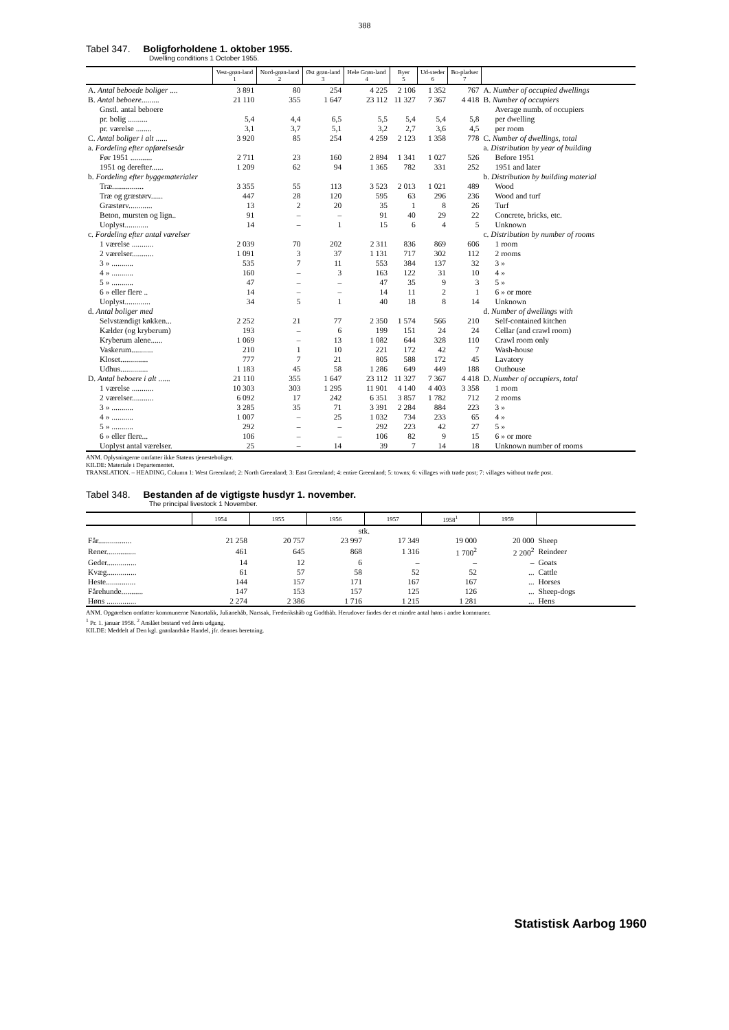388
Tabel 347. Boligforholdene 1. oktober 1955.
Dwelling conditions 1 October 1955.
| | Vest-grøn-land 1 | Nord-grøn-land 2 | Øst grøn-land 3 | Hele Grøn-land 4 | Byer 5 | Ud-steder 6 | Bo-pladser 7 | |
| --- | --- | --- | --- | --- | --- | --- | --- | --- |
| A. Antal beboede boliger .... | 3 891 | 80 | 254 | 4 225 | 2 106 | 1 352 | 767 | A. Number of occupied dwellings |
| B. Antal beboere ......... | 21 110 | 355 | 1 647 | 23 112 | 11 327 | 7 367 | 4 418 | B. Number of occupiers |
| Gnstl. antal beboere | | | | | | | | Average numb. of occupiers |
| pr. bolig .......... | 5,4 | 4,4 | 6,5 | 5,5 | 5,4 | 5,4 | 5,8 | per dwelling |
| pr. værelse ........ | 3,1 | 3,7 | 5,1 | 3,2 | 2,7 | 3,6 | 4,5 | per room |
| C. Antal boliger i alt ...... | 3 920 | 85 | 254 | 4 259 | 2 123 | 1 358 | 778 | C. Number of dwellings, total |
| a. Fordeling efter opførelsesår | | | | | | | | a. Distribution by year of building |
| Før 1951 ........... | 2 711 | 23 | 160 | 2 894 | 1 341 | 1 027 | 526 | Before 1951 |
| 1951 og derefter...... | 1 209 | 62 | 94 | 1 365 | 782 | 331 | 252 | 1951 and later |
| b. Fordeling efter byggematerialer | | | | | | | | b. Distribution by building material |
| Træ................ | 3 355 | 55 | 113 | 3 523 | 2 013 | 1 021 | 489 | Wood |
| Træ og græstørv...... | 447 | 28 | 120 | 595 | 63 | 296 | 236 | Wood and turf |
| Græstørv............ | 13 | 2 | 20 | 35 | 1 | 8 | 26 | Turf |
| Beton, mursten og lign.. | 91 | – | – | 91 | 40 | 29 | 22 | Concrete, bricks, etc. |
| Uoplyst............ | 14 | – | 1 | 15 | 6 | 4 | 5 | Unknown |
| c. Fordeling efter antal værelser | | | | | | | | c. Distribution by number of rooms |
| 1 værelse ........... | 2 039 | 70 | 202 | 2 311 | 836 | 869 | 606 | 1 room |
| 2 værelser........... | 1 091 | 3 | 37 | 1 131 | 717 | 302 | 112 | 2 rooms |
| 3 » ........... | 535 | 7 | 11 | 553 | 384 | 137 | 32 | 3 » |
| 4 » ........... | 160 | – | 3 | 163 | 122 | 31 | 10 | 4 » |
| 5 » ........... | 47 | – | – | 47 | 35 | 9 | 3 | 5 » |
| 6 » eller flere .. | 14 | – | – | 14 | 11 | 2 | 1 | 6 » or more |
| Uoplyst............. | 34 | 5 | 1 | 40 | 18 | 8 | 14 | Unknown |
| d. Antal boliger med | | | | | | | | d. Number of dwellings with |
| Selvstændigt køkken... | 2 252 | 21 | 77 | 2 350 | 1 574 | 566 | 210 | Self-contained kitchen |
| Kælder (og kryberum) | 193 | – | 6 | 199 | 151 | 24 | 24 | Cellar (and crawl room) |
| Kryberum alene...... | 1 069 | – | 13 | 1 082 | 644 | 328 | 110 | Crawl room only |
| Vaskerum........... | 210 | 1 | 10 | 221 | 172 | 42 | 7 | Wash-house |
| Kloset.............. | 777 | 7 | 21 | 805 | 588 | 172 | 45 | Lavatory |
| Udhus.............. | 1 183 | 45 | 58 | 1 286 | 649 | 449 | 188 | Outhouse |
| D. Antal beboere i alt ...... | 21 110 | 355 | 1 647 | 23 112 | 11 327 | 7 367 | 4 418 | D. Number of occupiers, total |
| 1 værelse ........... | 10 303 | 303 | 1 295 | 11 901 | 4 140 | 4 403 | 3 358 | 1 room |
| 2 værelser........... | 6 092 | 17 | 242 | 6 351 | 3 857 | 1 782 | 712 | 2 rooms |
| 3 » ........... | 3 285 | 35 | 71 | 3 391 | 2 284 | 884 | 223 | 3 » |
| 4 » ........... | 1 007 | – | 25 | 1 032 | 734 | 233 | 65 | 4 » |
| 5 » ........... | 292 | – | – | 292 | 223 | 42 | 27 | 5 » |
| 6 » eller flere... | 106 | – | – | 106 | 82 | 9 | 15 | 6 » or more |
| Uoplyst antal værelser. | 25 | – | 14 | 39 | 7 | 14 | 18 | Unknown number of rooms |
ANM. Oplysningerne omfatter ikke Statens tjenesteboliger.
KILDE: Materiale i Departementet.
TRANSLATION. – HEADING, Column 1: West Greenland; 2: North Greenland; 3: East Greenland; 4: entire Greenland; 5: towns; 6: villages with trade post; 7: villages without trade post.
Tabel 348. Bestanden af de vigtigste husdyr 1. november.
The principal livestock 1 November.
| | 1954 | 1955 | 1956 | 1957 | 1958<sup>1</sup> | 1959 | |
| --- | --- | --- | --- | --- | --- | --- | --- |
| | stk. | | | | | | |
| Får................. | 21 258 | 20 757 | 23 997 | 17 349 | 19 000 | 20 000 | Sheep |
| Rener............... | 461 | 645 | 868 | 1 316 | 1 700<sup>2</sup> | 2 200<sup>2</sup> | Reindeer |
| Geder............... | 14 | 12 | 6 | – | – | – | Goats |
| Kvæg............... | 61 | 57 | 58 | 52 | 52 | ... | Cattle |
| Heste............... | 144 | 157 | 171 | 167 | 167 | ... | Horses |
| Fårehunde........... | 147 | 153 | 157 | 125 | 126 | ... | Sheep-dogs |
| Høns ............... | 2 274 | 2 386 | 1 716 | 1 215 | 1 281 | ... | Hens |
ANM. Opgørelsen omfatter kommunerne Nanortalik, Julianehåb, Narssak, Frederikshåb og Godthåb. Herudover findes der et mindre antal høns i andre kommuner.
<sup>1</sup> Pr. 1. januar 1958. <sup>2</sup> Anslået bestand ved årets udgang.
KILDE: Meddelt af Den kgl. grønlandske Handel, jfr. dennes beretning.
Statistisk Aarbog 1960